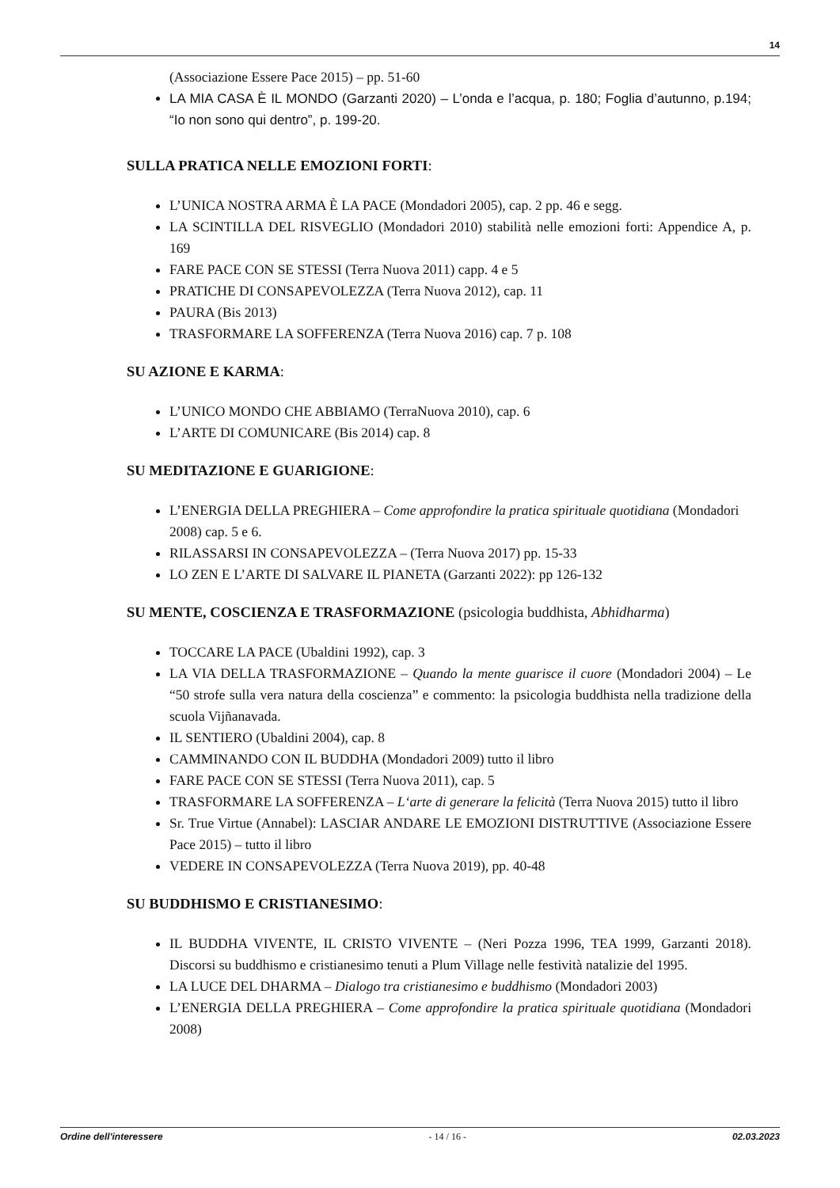14
(Associazione Essere Pace 2015) – pp. 51-60
LA MIA CASA È IL MONDO (Garzanti 2020) – L’onda e l’acqua, p. 180; Foglia d’autunno, p.194; “Io non sono qui dentro”, p. 199-20.
SULLA PRATICA NELLE EMOZIONI FORTI:
L’UNICA NOSTRA ARMA È LA PACE (Mondadori 2005), cap. 2 pp. 46 e segg.
LA SCINTILLA DEL RISVEGLIO (Mondadori 2010) stabilità nelle emozioni forti: Appendice A, p. 169
FARE PACE CON SE STESSI (Terra Nuova 2011) capp. 4 e 5
PRATICHE DI CONSAPEVOLEZZA (Terra Nuova 2012), cap. 11
PAURA (Bis 2013)
TRASFORMARE LA SOFFERENZA (Terra Nuova 2016) cap. 7 p. 108
SU AZIONE E KARMA:
L’UNICO MONDO CHE ABBIAMO (TerraNuova 2010), cap. 6
L’ARTE DI COMUNICARE (Bis 2014) cap. 8
SU MEDITAZIONE E GUARIGIONE:
L’ENERGIA DELLA PREGHIERA – Come approfondire la pratica spirituale quotidiana (Mondadori
2008) cap. 5 e 6.
RILASSARSI IN CONSAPEVOLEZZA – (Terra Nuova 2017) pp. 15-33
LO ZEN E L’ARTE DI SALVARE IL PIANETA (Garzanti 2022): pp 126-132
SU MENTE, COSCIENZA E TRASFORMAZIONE (psicologia buddhista, Abhidharma)
TOCCARE LA PACE (Ubaldini 1992), cap. 3
LA VIA DELLA TRASFORMAZIONE – Quando la mente guarisce il cuore (Mondadori 2004) – Le “50 strofe sulla vera natura della coscienza” e commento: la psicologia buddhista nella tradizione della scuola Vijñanavada.
IL SENTIERO (Ubaldini 2004), cap. 8
CAMMINANDO CON IL BUDDHA (Mondadori 2009) tutto il libro
FARE PACE CON SE STESSI (Terra Nuova 2011), cap. 5
TRASFORMARE LA SOFFERENZA – L‘arte di generare la felicità (Terra Nuova 2015) tutto il libro
Sr. True Virtue (Annabel): LASCIAR ANDARE LE EMOZIONI DISTRUTTIVE (Associazione Essere Pace 2015) – tutto il libro
VEDERE IN CONSAPEVOLEZZA (Terra Nuova 2019), pp. 40-48
SU BUDDHISMO E CRISTIANESIMO:
IL BUDDHA VIVENTE, IL CRISTO VIVENTE – (Neri Pozza 1996, TEA 1999, Garzanti 2018). Discorsi su buddhismo e cristianesimo tenuti a Plum Village nelle festività natalizie del 1995.
LA LUCE DEL DHARMA – Dialogo tra cristianesimo e buddhismo (Mondadori 2003)
L’ENERGIA DELLA PREGHIERA – Come approfondire la pratica spirituale quotidiana (Mondadori 2008)
Ordine dell'interessere - 14 / 16 - 02.03.2023